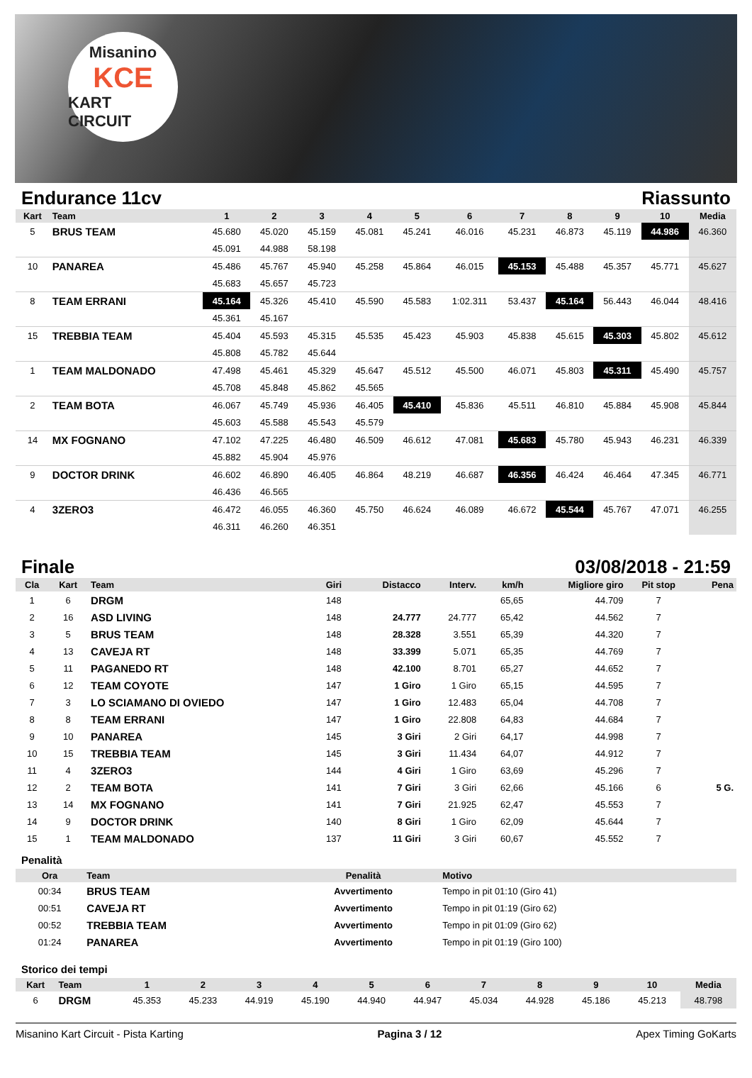Misanino
KCE
KART CIRCUIT
Endurance 11cv Riassunto
| Kart | Team | 1 | 2 | 3 | 4 | 5 | 6 | 7 | 8 | 9 | 10 | Media |
| --- | --- | --- | --- | --- | --- | --- | --- | --- | --- | --- | --- | --- |
| 5 | BRUS TEAM | 45.680 | 45.020 | 45.159 | 45.081 | 45.241 | 46.016 | 45.231 | 46.873 | 45.119 | 44.986 | 46.360 |
| | | 45.091 | 44.988 | 58.198 | | | | | | | | |
| 10 | PANAREA | 45.486 | 45.767 | 45.940 | 45.258 | 45.864 | 46.015 | 45.153 | 45.488 | 45.357 | 45.771 | 45.627 |
| | | 45.683 | 45.657 | 45.723 | | | | | | | | |
| 8 | TEAM ERRANI | 45.164 | 45.326 | 45.410 | 45.590 | 45.583 | 1:02.311 | 53.437 | 45.164 | 56.443 | 46.044 | 48.416 |
| | | 45.361 | 45.167 | | | | | | | | | |
| 15 | TREBBIA TEAM | 45.404 | 45.593 | 45.315 | 45.535 | 45.423 | 45.903 | 45.838 | 45.615 | 45.303 | 45.802 | 45.612 |
| | | 45.808 | 45.782 | 45.644 | | | | | | | | |
| 1 | TEAM MALDONADO | 47.498 | 45.461 | 45.329 | 45.647 | 45.512 | 45.500 | 46.071 | 45.803 | 45.311 | 45.490 | 45.757 |
| | | 45.708 | 45.848 | 45.862 | 45.565 | | | | | | | |
| 2 | TEAM BOTA | 46.067 | 45.749 | 45.936 | 46.405 | 45.410 | 45.836 | 45.511 | 46.810 | 45.884 | 45.908 | 45.844 |
| | | 45.603 | 45.588 | 45.543 | 45.579 | | | | | | | |
| 14 | MX FOGNANO | 47.102 | 47.225 | 46.480 | 46.509 | 46.612 | 47.081 | 45.683 | 45.780 | 45.943 | 46.231 | 46.339 |
| | | 45.882 | 45.904 | 45.976 | | | | | | | | |
| 9 | DOCTOR DRINK | 46.602 | 46.890 | 46.405 | 46.864 | 48.219 | 46.687 | 46.356 | 46.424 | 46.464 | 47.345 | 46.771 |
| | | 46.436 | 46.565 | | | | | | | | | |
| 4 | 3ZERO3 | 46.472 | 46.055 | 46.360 | 45.750 | 46.624 | 46.089 | 46.672 | 45.544 | 45.767 | 47.071 | 46.255 |
| | | 46.311 | 46.260 | 46.351 | | | | | | | | |
Finale 03/08/2018 - 21:59
| Cla | Kart | Team | Giri | Distacco | Interv. | km/h | Migliore giro | Pit stop | Pena |
| --- | --- | --- | --- | --- | --- | --- | --- | --- | --- |
| 1 | 6 | DRGM | 148 | | | 65,65 | 44.709 | 7 | |
| 2 | 16 | ASD LIVING | 148 | 24.777 | 24.777 | 65,42 | 44.562 | 7 | |
| 3 | 5 | BRUS TEAM | 148 | 28.328 | 3.551 | 65,39 | 44.320 | 7 | |
| 4 | 13 | CAVEJA RT | 148 | 33.399 | 5.071 | 65,35 | 44.769 | 7 | |
| 5 | 11 | PAGANEDO RT | 148 | 42.100 | 8.701 | 65,27 | 44.652 | 7 | |
| 6 | 12 | TEAM COYOTE | 147 | 1 Giro | 1 Giro | 65,15 | 44.595 | 7 | |
| 7 | 3 | LO SCIAMANO DI OVIEDO | 147 | 1 Giro | 12.483 | 65,04 | 44.708 | 7 | |
| 8 | 8 | TEAM ERRANI | 147 | 1 Giro | 22.808 | 64,83 | 44.684 | 7 | |
| 9 | 10 | PANAREA | 145 | 3 Giri | 2 Giri | 64,17 | 44.998 | 7 | |
| 10 | 15 | TREBBIA TEAM | 145 | 3 Giri | 11.434 | 64,07 | 44.912 | 7 | |
| 11 | 4 | 3ZERO3 | 144 | 4 Giri | 1 Giro | 63,69 | 45.296 | 7 | |
| 12 | 2 | TEAM BOTA | 141 | 7 Giri | 3 Giri | 62,66 | 45.166 | 6 | 5 G. |
| 13 | 14 | MX FOGNANO | 141 | 7 Giri | 21.925 | 62,47 | 45.553 | 7 | |
| 14 | 9 | DOCTOR DRINK | 140 | 8 Giri | 1 Giro | 62,09 | 45.644 | 7 | |
| 15 | 1 | TEAM MALDONADO | 137 | 11 Giri | 3 Giri | 60,67 | 45.552 | 7 | |
Penalità
| Ora | Team | Penalità | Motivo |
| --- | --- | --- | --- |
| 00:34 | BRUS TEAM | Avvertimento | Tempo in pit 01:10 (Giro 41) |
| 00:51 | CAVEJA RT | Avvertimento | Tempo in pit 01:19 (Giro 62) |
| 00:52 | TREBBIA TEAM | Avvertimento | Tempo in pit 01:09 (Giro 62) |
| 01:24 | PANAREA | Avvertimento | Tempo in pit 01:19 (Giro 100) |
Storico dei tempi
| Kart | Team | 1 | 2 | 3 | 4 | 5 | 6 | 7 | 8 | 9 | 10 | Media |
| --- | --- | --- | --- | --- | --- | --- | --- | --- | --- | --- | --- | --- |
| 6 | DRGM | 45.353 | 45.233 | 44.919 | 45.190 | 44.940 | 44.947 | 45.034 | 44.928 | 45.186 | 45.213 | 48.798 |
Misanino Kart Circuit - Pista Karting Pagina 3 / 12 Apex Timing GoKarts